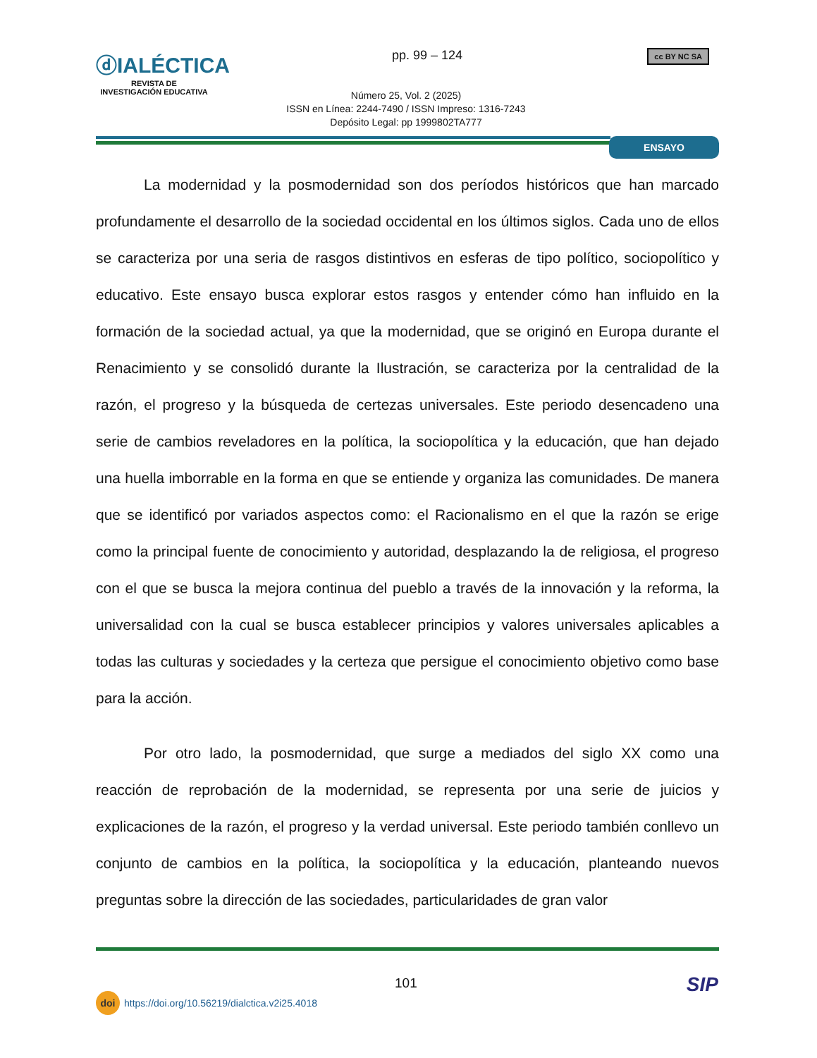ⓓIALÉCTICA
REVISTA DE
INVESTIGACIÓN EDUCATIVA
pp. 99 – 124 cc BY NC SA
Número 25, Vol. 2 (2025)
ISSN en Línea: 2244-7490 / ISSN Impreso: 1316-7243
Depósito Legal: pp 1999802TA777
ENSAYO
La modernidad y la posmodernidad son dos períodos históricos que han marcado profundamente el desarrollo de la sociedad occidental en los últimos siglos. Cada uno de ellos se caracteriza por una seria de rasgos distintivos en esferas de tipo político, sociopolítico y educativo. Este ensayo busca explorar estos rasgos y entender cómo han influido en la formación de la sociedad actual, ya que la modernidad, que se originó en Europa durante el Renacimiento y se consolidó durante la Ilustración, se caracteriza por la centralidad de la razón, el progreso y la búsqueda de certezas universales. Este periodo desencadeno una serie de cambios reveladores en la política, la sociopolítica y la educación, que han dejado una huella imborrable en la forma en que se entiende y organiza las comunidades. De manera que se identificó por variados aspectos como: el Racionalismo en el que la razón se erige como la principal fuente de conocimiento y autoridad, desplazando la de religiosa, el progreso con el que se busca la mejora continua del pueblo a través de la innovación y la reforma, la universalidad con la cual se busca establecer principios y valores universales aplicables a todas las culturas y sociedades y la certeza que persigue el conocimiento objetivo como base para la acción.
Por otro lado, la posmodernidad, que surge a mediados del siglo XX como una reacción de reprobación de la modernidad, se representa por una serie de juicios y explicaciones de la razón, el progreso y la verdad universal. Este periodo también conllevo un conjunto de cambios en la política, la sociopolítica y la educación, planteando nuevos preguntas sobre la dirección de las sociedades, particularidades de gran valor
101
doi https://doi.org/10.56219/dialctica.v2i25.4018
SIP